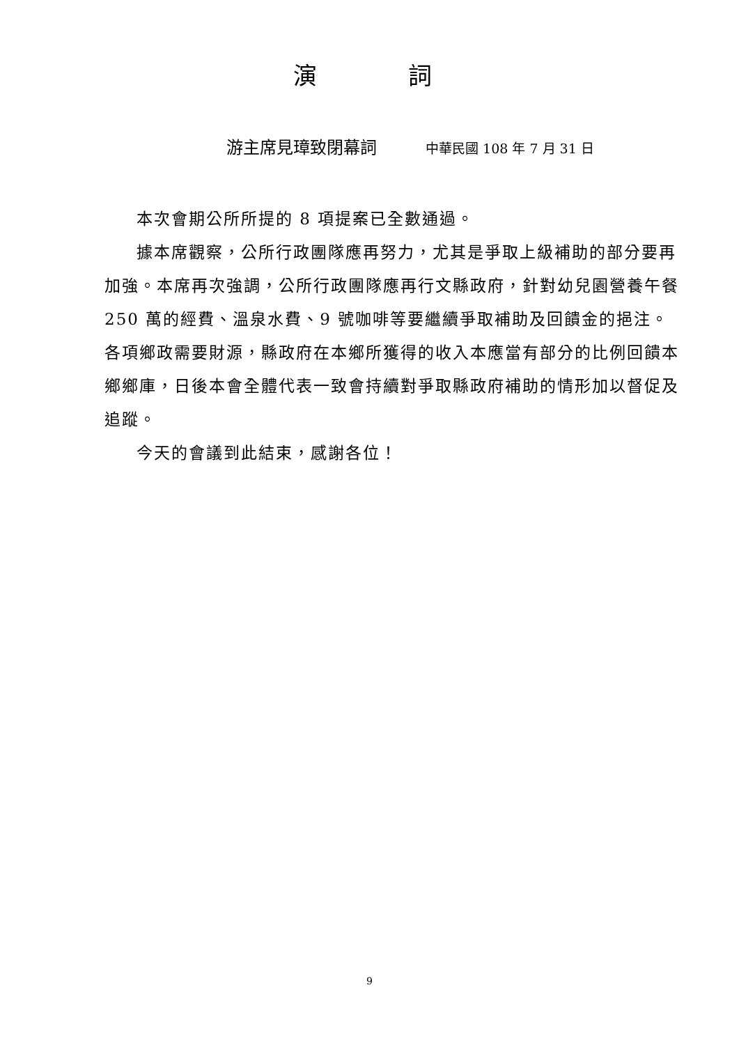演 詞
游主席見璋致閉幕詞 中華民國 108 年 7 月 31 日
本次會期公所所提的 8 項提案已全數通過。
據本席觀察，公所行政團隊應再努力，尤其是爭取上級補助的部分要再加強。本席再次強調，公所行政團隊應再行文縣政府，針對幼兒園營養午餐 250 萬的經費、溫泉水費、9 號咖啡等要繼續爭取補助及回饋金的挹注。各項鄉政需要財源，縣政府在本鄉所獲得的收入本應當有部分的比例回饋本鄉鄉庫，日後本會全體代表一致會持續對爭取縣政府補助的情形加以督促及追蹤。
今天的會議到此結束，感謝各位！
9